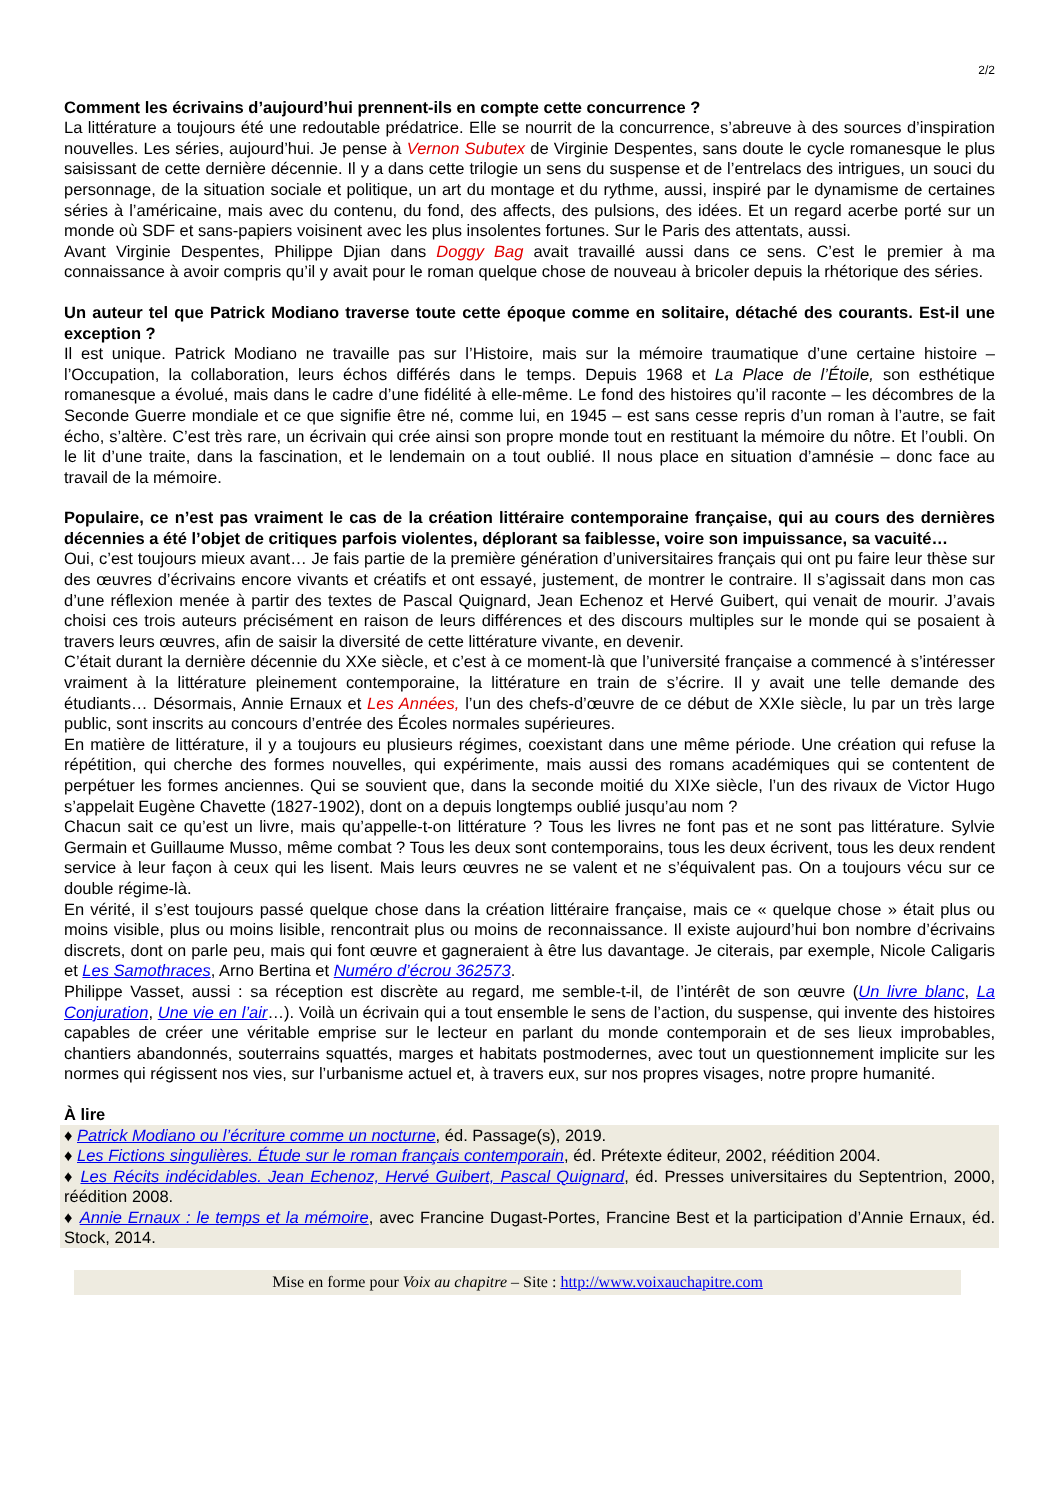2/2
Comment les écrivains d’aujourd’hui prennent-ils en compte cette concurrence ?
La littérature a toujours été une redoutable prédatrice. Elle se nourrit de la concurrence, s’abreuve à des sources d’inspiration nouvelles. Les séries, aujourd’hui. Je pense à Vernon Subutex de Virginie Despentes, sans doute le cycle romanesque le plus saisissant de cette dernière décennie. Il y a dans cette trilogie un sens du suspense et de l’entrelacs des intrigues, un souci du personnage, de la situation sociale et politique, un art du montage et du rythme, aussi, inspiré par le dynamisme de certaines séries à l’américaine, mais avec du contenu, du fond, des affects, des pulsions, des idées. Et un regard acerbe porté sur un monde où SDF et sans-papiers voisinent avec les plus insolentes fortunes. Sur le Paris des attentats, aussi.
Avant Virginie Despentes, Philippe Djian dans Doggy Bag avait travaillé aussi dans ce sens. C’est le premier à ma connaissance à avoir compris qu’il y avait pour le roman quelque chose de nouveau à bricoler depuis la rhétorique des séries.
Un auteur tel que Patrick Modiano traverse toute cette époque comme en solitaire, détaché des courants. Est-il une exception ?
Il est unique. Patrick Modiano ne travaille pas sur l’Histoire, mais sur la mémoire traumatique d’une certaine histoire – l’Occupation, la collaboration, leurs échos différés dans le temps. Depuis 1968 et La Place de l’Étoile, son esthétique romanesque a évolué, mais dans le cadre d’une fidélité à elle-même. Le fond des histoires qu’il raconte – les décombres de la Seconde Guerre mondiale et ce que signifie être né, comme lui, en 1945 – est sans cesse repris d’un roman à l’autre, se fait écho, s’altère. C’est très rare, un écrivain qui crée ainsi son propre monde tout en restituant la mémoire du nôtre. Et l’oubli. On le lit d’une traite, dans la fascination, et le lendemain on a tout oublié. Il nous place en situation d’amnésie – donc face au travail de la mémoire.
Populaire, ce n’est pas vraiment le cas de la création littéraire contemporaine française, qui au cours des dernières décennies a été l’objet de critiques parfois violentes, déplorant sa faiblesse, voire son impuissance, sa vacuité…
Oui, c’est toujours mieux avant… Je fais partie de la première génération d’universitaires français qui ont pu faire leur thèse sur des œuvres d’écrivains encore vivants et créatifs et ont essayé, justement, de montrer le contraire. Il s’agissait dans mon cas d’une réflexion menée à partir des textes de Pascal Quignard, Jean Echenoz et Hervé Guibert, qui venait de mourir. J’avais choisi ces trois auteurs précisément en raison de leurs différences et des discours multiples sur le monde qui se posaient à travers leurs œuvres, afin de saisir la diversité de cette littérature vivante, en devenir.
C’était durant la dernière décennie du XXe siècle, et c’est à ce moment-là que l’université française a commencé à s’intéresser vraiment à la littérature pleinement contemporaine, la littérature en train de s’écrire. Il y avait une telle demande des étudiants… Désormais, Annie Ernaux et Les Années, l’un des chefs-d’œuvre de ce début de XXIe siècle, lu par un très large public, sont inscrits au concours d’entrée des Écoles normales supérieures.
En matière de littérature, il y a toujours eu plusieurs régimes, coexistant dans une même période. Une création qui refuse la répétition, qui cherche des formes nouvelles, qui expérimente, mais aussi des romans académiques qui se contentent de perpétuer les formes anciennes. Qui se souvient que, dans la seconde moitié du XIXe siècle, l’un des rivaux de Victor Hugo s’appelait Eugène Chavette (1827-1902), dont on a depuis longtemps oublié jusqu’au nom ?
Chacun sait ce qu’est un livre, mais qu’appelle-t-on littérature ? Tous les livres ne font pas et ne sont pas littérature. Sylvie Germain et Guillaume Musso, même combat ? Tous les deux sont contemporains, tous les deux écrivent, tous les deux rendent service à leur façon à ceux qui les lisent. Mais leurs œuvres ne se valent et ne s’équivalent pas. On a toujours vécu sur ce double régime-là.
En vérité, il s’est toujours passé quelque chose dans la création littéraire française, mais ce « quelque chose » était plus ou moins visible, plus ou moins lisible, rencontrait plus ou moins de reconnaissance. Il existe aujourd’hui bon nombre d’écrivains discrets, dont on parle peu, mais qui font œuvre et gagneraient à être lus davantage. Je citerais, par exemple, Nicole Caligaris et Les Samothraces, Arno Bertina et Numéro d’écrou 362573.
Philippe Vasset, aussi : sa réception est discrète au regard, me semble-t-il, de l’intérêt de son œuvre (Un livre blanc, La Conjuration, Une vie en l’air…). Voilà un écrivain qui a tout ensemble le sens de l’action, du suspense, qui invente des histoires capables de créer une véritable emprise sur le lecteur en parlant du monde contemporain et de ses lieux improbables, chantiers abandonnés, souterrains squattés, marges et habitats postmodernes, avec tout un questionnement implicite sur les normes qui régissent nos vies, sur l’urbanisme actuel et, à travers eux, sur nos propres visages, notre propre humanité.
À lire
♦ Patrick Modiano ou l’écriture comme un nocturne, éd. Passage(s), 2019.
♦ Les Fictions singulières. Étude sur le roman français contemporain, éd. Prétexte éditeur, 2002, réédition 2004.
♦ Les Récits indécidables. Jean Echenoz, Hervé Guibert, Pascal Quignard, éd. Presses universitaires du Septentrion, 2000, réédition 2008.
♦ Annie Ernaux : le temps et la mémoire, avec Francine Dugast-Portes, Francine Best et la participation d’Annie Ernaux, éd. Stock, 2014.
Mise en forme pour Voix au chapitre – Site : http://www.voixauchapitre.com